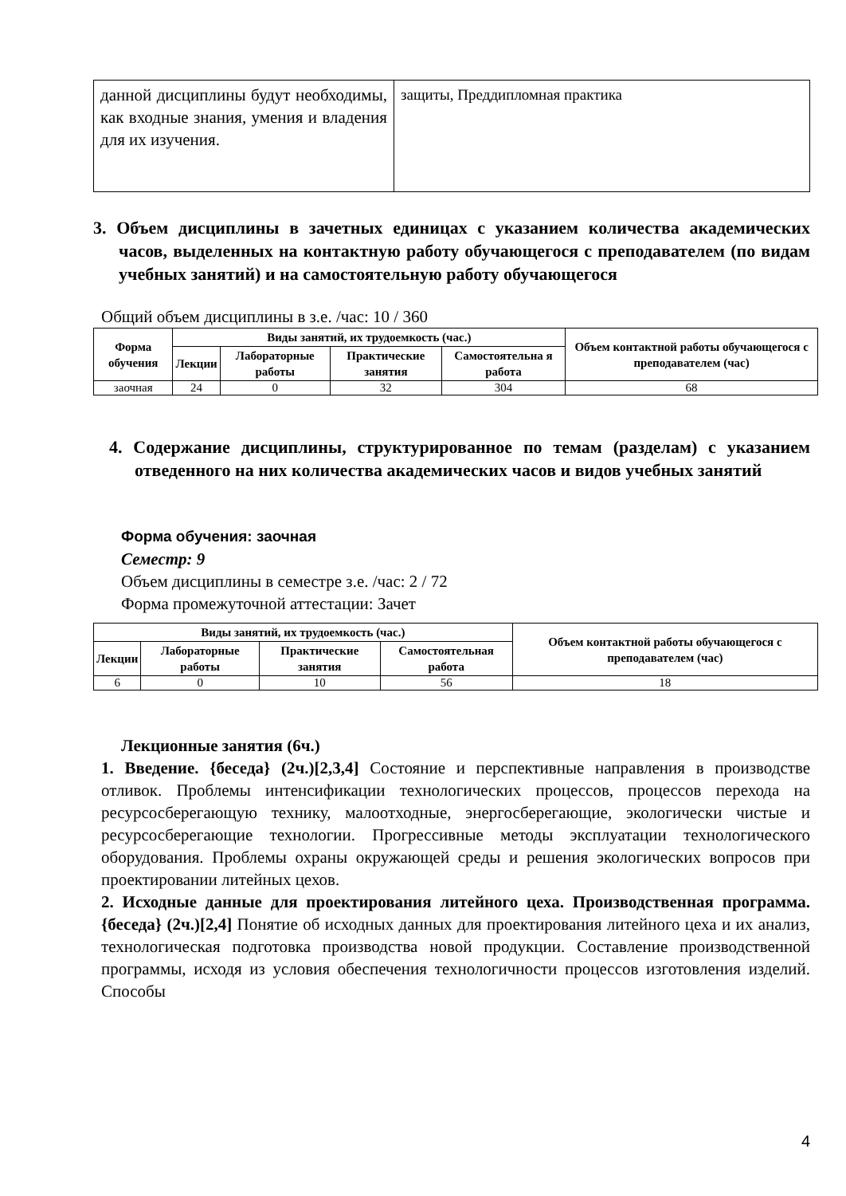| данной дисциплины будут необходимы, как входные знания, умения и владения для их изучения. | защиты, Преддипломная практика |
3. Объем дисциплины в зачетных единицах с указанием количества академических часов, выделенных на контактную работу обучающегося с преподавателем (по видам учебных занятий) и на самостоятельную работу обучающегося
Общий объем дисциплины в з.е. /час: 10 / 360
| Форма обучения | Виды занятий, их трудоемкость (час.) | | | | Объем контактной работы обучающегося с преподавателем (час) |
| --- | --- | --- | --- | --- | --- |
| | Лекции | Лабораторные работы | Практические занятия | Самостоятельна я работа | |
| заочная | 24 | 0 | 32 | 304 | 68 |
4. Содержание дисциплины, структурированное по темам (разделам) с указанием отведенного на них количества академических часов и видов учебных занятий
Форма обучения: заочная
Семестр: 9
Объем дисциплины в семестре з.е. /час: 2 / 72
Форма промежуточной аттестации: Зачет
| Виды занятий, их трудоемкость (час.) | | | | Объем контактной работы обучающегося с преподавателем (час) |
| --- | --- | --- | --- | --- |
| Лекции | Лабораторные работы | Практические занятия | Самостоятельная работа | |
| 6 | 0 | 10 | 56 | 18 |
Лекционные занятия (6ч.)
1. Введение. {беседа} (2ч.)[2,3,4] Состояние и перспективные направления в производстве отливок. Проблемы интенсификации технологических процессов, процессов перехода на ресурсосберегающую технику, малоотходные, энергосберегающие, экологически чистые и ресурсосберегающие технологии. Прогрессивные методы эксплуатации технологического оборудования. Проблемы охраны окружающей среды и решения экологических вопросов при проектировании литейных цехов.
2. Исходные данные для проектирования литейного цеха. Производственная программа. {беседа} (2ч.)[2,4] Понятие об исходных данных для проектирования литейного цеха и их анализ, технологическая подготовка производства новой продукции. Составление производственной программы, исходя из условия обеспечения технологичности процессов изготовления изделий. Способы
4